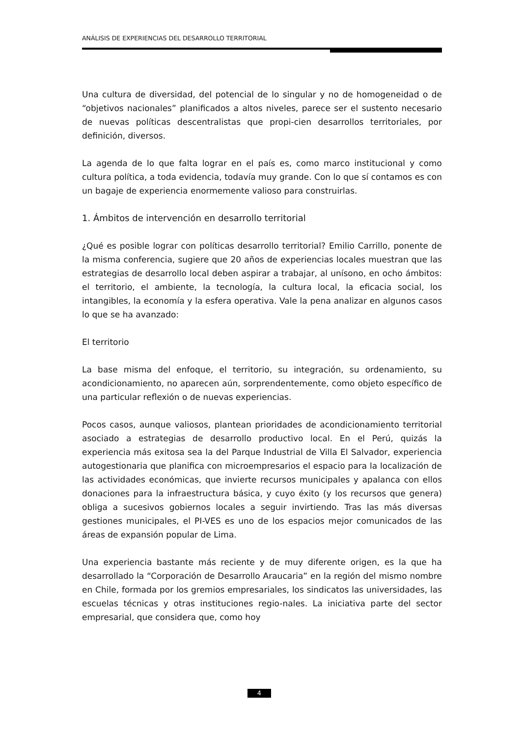ANÁLISIS DE EXPERIENCIAS DEL DESARROLLO TERRITORIAL
Una cultura de diversidad, del potencial de lo singular y no de homogeneidad o de “objetivos nacionales” planificados a altos niveles, parece ser el sustento necesario de nuevas políticas descentralistas que propi-cien desarrollos territoriales, por definición, diversos.
La agenda de lo que falta lograr en el país es, como marco institucional y como cultura política, a toda evidencia, todavía muy grande. Con lo que sí contamos es con un bagaje de experiencia enormemente valioso para construirlas.
1. Ámbitos de intervención en desarrollo territorial
¿Qué es posible lograr con políticas desarrollo territorial? Emilio Carrillo, ponente de la misma conferencia, sugiere que 20 años de experiencias locales muestran que las estrategias de desarrollo local deben aspirar a trabajar, al unísono, en ocho ámbitos: el territorio, el ambiente, la tecnología, la cultura local, la eficacia social, los intangibles, la economía y la esfera operativa. Vale la pena analizar en algunos casos lo que se ha avanzado:
El territorio
La base misma del enfoque, el territorio, su integración, su ordenamiento, su acondicionamiento, no aparecen aún, sorprendentemente, como objeto específico de una particular reflexión o de nuevas experiencias.
Pocos casos, aunque valiosos, plantean prioridades de acondicionamiento territorial asociado a estrategias de desarrollo productivo local. En el Perú, quizás la experiencia más exitosa sea la del Parque Industrial de Villa El Salvador, experiencia autogestionaria que planifica con microempresarios el espacio para la localización de las actividades económicas, que invierte recursos municipales y apalanca con ellos donaciones para la infraestructura básica, y cuyo éxito (y los recursos que genera) obliga a sucesivos gobiernos locales a seguir invirtiendo. Tras las más diversas gestiones municipales, el PI-VES es uno de los espacios mejor comunicados de las áreas de expansión popular de Lima.
Una experiencia bastante más reciente y de muy diferente origen, es la que ha desarrollado la “Corporación de Desarrollo Araucaria” en la región del mismo nombre en Chile, formada por los gremios empresariales, los sindicatos las universidades, las escuelas técnicas y otras instituciones regio-nales. La iniciativa parte del sector empresarial, que considera que, como hoy
4